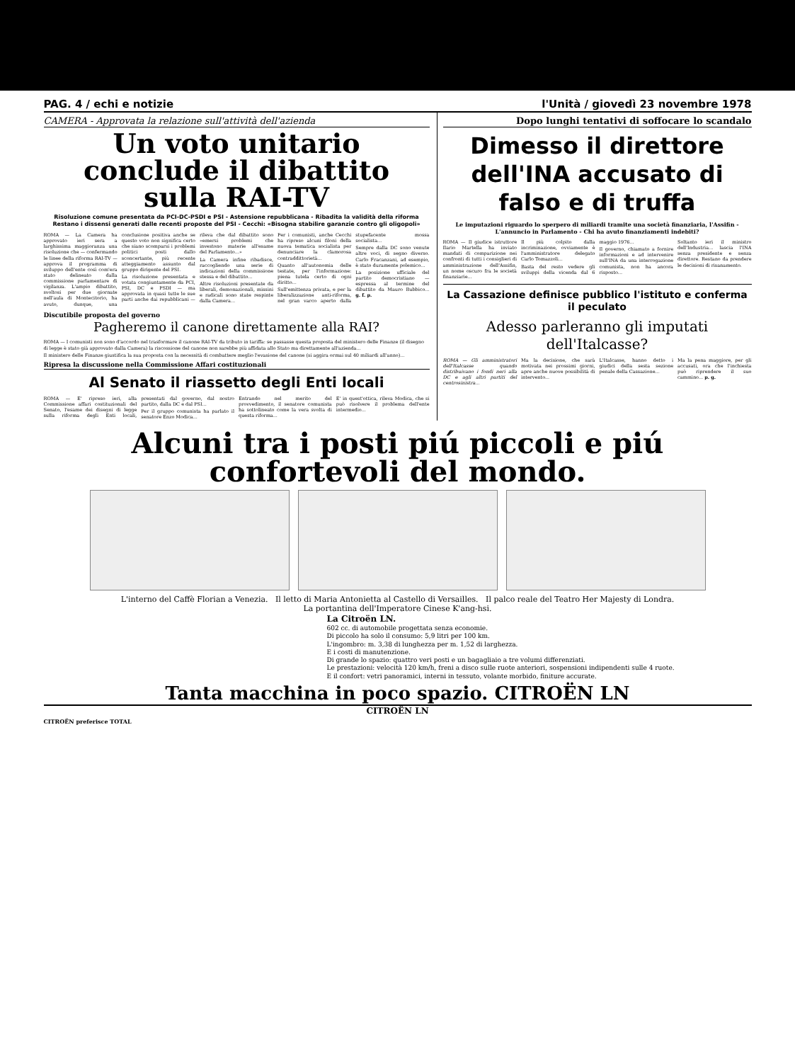PAG. 4 / echi e notizie l'Unità / giovedì 23 novembre 1978
CAMERA - Approvata la relazione sull'attività dell'azienda
Un voto unitario conclude il dibattito sulla RAI-TV
Risoluzione comune presentata da PCI-DC-PSDI e PSI - Astensione repubblicana - Ribadita la validità della riforma
Restano i dissensi generati dalle recenti proposte del PSI - Cecchi: «Bisogna stabilire garanzie contro gli oligopoli»
ROMA — La Camera ha approvato ieri sera a larghissima maggioranza una risoluzione che — confermando le linee della riforma RAI-TV — approva il programma di sviluppo dell'ente così com'era stato delineato dalla commissione parlamentare di vigilanza. L'ampio dibattito, svoltosi per due giornate nell'aula di Montecitorio, ha avuto, dunque, una conclusione positiva anche se questo voto non significa certo che siano scomparsi i problemi politici posti dallo sconcertante, più recente atteggiamento assunto dal gruppo dirigente del PSI.
La risoluzione presentata e votata congiuntamente da PCI, PSI, DC e PSDI — ma approvata in quasi tutte le sue parti anche dai repubblicani — rileva che dal dibattito sono «emersi problemi che investono materie all'esame del Parlamento...»
La Camera infine ribadisce, raccogliendo una serie di indicazioni della commissione stessa e del dibattito...
Altre risoluzioni presentate da liberali, demonazionali, missini e radicali sono state respinte dalla Camera...
Per i comunisti, anche Cecchi ha ripreso alcuni filoni della nuova tematica socialista per denunciare la clamorosa contraddittorietà...
Quanto all'autonomia delle testate, per l'informazione: piena tutela certo di ogni diritto...
Sull'emittenza privata, e per la liberalizzazione anti-riforma, nel gran varco aperto dalla stupefacente mossa socialista...
Sempre dalla DC sono venute altre voci, di segno diverso. Carlo Fracanzani, ad esempio, è stato duramente polemico...
La posizione ufficiale del partito democristiano — espressa al termine del dibattito da Mauro Bubbico... g. f. p.
Discutibile proposta del governo
Pagheremo il canone direttamente alla RAI?
ROMA — I comunisti non sono d'accordo nel trasformare il canone RAI-TV da tributo in tariffa: se passasse questa proposta del ministero delle Finanze (il disegno di legge è stato già approvato dalla Camera) la riscossione del canone non sarebbe più affidata allo Stato ma direttamente all'azienda...
Il ministero delle Finanze giustifica la sua proposta con la necessità di combattere meglio l'evasione del canone (si aggira ormai sul 40 miliardi all'anno)...
Ripresa la discussione nella Commissione Affari costituzionali
Al Senato il riassetto degli Enti locali
ROMA — E' ripreso ieri, alla Commissione affari costituzionali del Senato, l'esame dei disegni di legge sulla riforma degli Enti locali, presentati dal governo, dal nostro partito, dalla DC e dal PSI...
Per il gruppo comunista ha parlato il senatore Enzo Modica...
Entrando nel merito del provvedimento, il senatore comunista ha sottolineato come la vera svolta di questa riforma...
E' in quest'ottica, rileva Modica, che si può risolvere il problema dell'ente intermedio...
Dopo lunghi tentativi di soffocare lo scandalo
Dimesso il direttore dell'INA accusato di falso e di truffa
Le imputazioni riguardo lo sperpero di miliardi tramite una società finanziaria, l'Assifin - L'annuncio in Parlamento - Chi ha avuto finanziamenti indebiti?
ROMA — Il giudice istruttore Ilario Martella ha inviato mandati di comparizione nei confronti di tutti i consiglieri di amministrazione dell'Assifin, un nome oscuro fra le società finanziarie...
Il più colpito dalla incriminazione, ovviamente è l'amministratore delegato Carlo Tomazzoli...
Basta del resto vedere gli sviluppi della vicenda dal 6 maggio 1976...
Il governo, chiamato a fornire informazioni e ad intervenire sull'INA da una interrogazione comunista, non ha ancora risposto...
Soltanto ieri il ministro dell'Industria... lascia l'INA senza presidente e senza direttore. Restano da prendere le decisioni di risanamento.
La Cassazione definisce pubblico l'istituto e conferma il peculato
Adesso parleranno gli imputati dell'Italcasse?
ROMA — Gli amministratori dell'Italcasse quando distribuivano i fondi neri alla DC e agli altri partiti del centrosinistra...
Ma la decisione, che sarà motivata nei prossimi giorni, apre anche nuove possibilità di intervento...
L'Italcasse, hanno detto i giudici della sesta sezione penale della Cassazione...
Ma la pena maggiore, per gli accusati, ora che l'inchiesta può riprendere il suo cammino... p. g.
Alcuni tra i posti piú piccoli e piú confortevoli del mondo.
L'interno del Caffè Florian a Venezia. Il letto di Maria Antonietta al Castello di Versailles. Il palco reale del Teatro Her Majesty di Londra.
La portantina dell'Imperatore Cinese K'ang-hsi.
La Citroën LN.
602 cc. di automobile progettata senza economie.
Di piccolo ha solo il consumo: 5,9 litri per 100 km.
L'ingombro: m. 3,38 di lunghezza per m. 1,52 di larghezza.
E i costi di manutenzione.
Di grande lo spazio: quattro veri posti e un bagagliaio a tre volumi differenziati.
Le prestazioni: velocità 120 km/h, freni a disco sulle ruote anteriori, sospensioni indipendenti sulle 4 ruote.
E il confort: vetri panoramici, interni in tessuto, volante morbido, finiture accurate.
Tanta macchina in poco spazio. CITROËN LN
CITROËN LN
CITROËN preferisce TOTAL